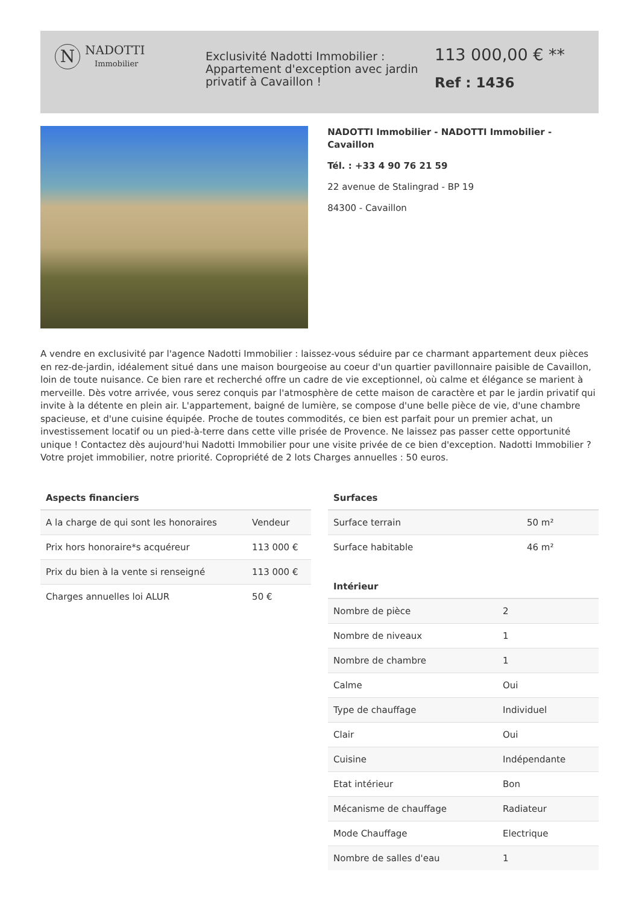N
NADOTTI
Immobilier
Exclusivité Nadotti Immobilier : Appartement d'exception avec jardin privatif à Cavaillon !
113 000,00 € **
Ref : 1436
NADOTTI Immobilier - NADOTTI Immobilier - Cavaillon
Tél. : +33 4 90 76 21 59
22 avenue de Stalingrad - BP 19
84300 - Cavaillon
A vendre en exclusivité par l'agence Nadotti Immobilier : laissez-vous séduire par ce charmant appartement deux pièces en rez-de-jardin, idéalement situé dans une maison bourgeoise au coeur d'un quartier pavillonnaire paisible de Cavaillon, loin de toute nuisance. Ce bien rare et recherché offre un cadre de vie exceptionnel, où calme et élégance se marient à merveille. Dès votre arrivée, vous serez conquis par l'atmosphère de cette maison de caractère et par le jardin privatif qui invite à la détente en plein air. L'appartement, baigné de lumière, se compose d'une belle pièce de vie, d'une chambre spacieuse, et d'une cuisine équipée. Proche de toutes commodités, ce bien est parfait pour un premier achat, un investissement locatif ou un pied-à-terre dans cette ville prisée de Provence. Ne laissez pas passer cette opportunité unique ! Contactez dès aujourd'hui Nadotti Immobilier pour une visite privée de ce bien d'exception. Nadotti Immobilier ? Votre projet immobilier, notre priorité. Copropriété de 2 lots Charges annuelles : 50 euros.
Aspects financiers
| A la charge de qui sont les honoraires | Vendeur |
| Prix hors honoraire*s acquéreur | 113 000 € |
| Prix du bien à la vente si renseigné | 113 000 € |
| Charges annuelles loi ALUR | 50 € |
Surfaces
| Surface terrain | 50 m² |
| Surface habitable | 46 m² |
Intérieur
| Nombre de pièce | 2 |
| Nombre de niveaux | 1 |
| Nombre de chambre | 1 |
| Calme | Oui |
| Type de chauffage | Individuel |
| Clair | Oui |
| Cuisine | Indépendante |
| Etat intérieur | Bon |
| Mécanisme de chauffage | Radiateur |
| Mode Chauffage | Electrique |
| Nombre de salles d'eau | 1 |